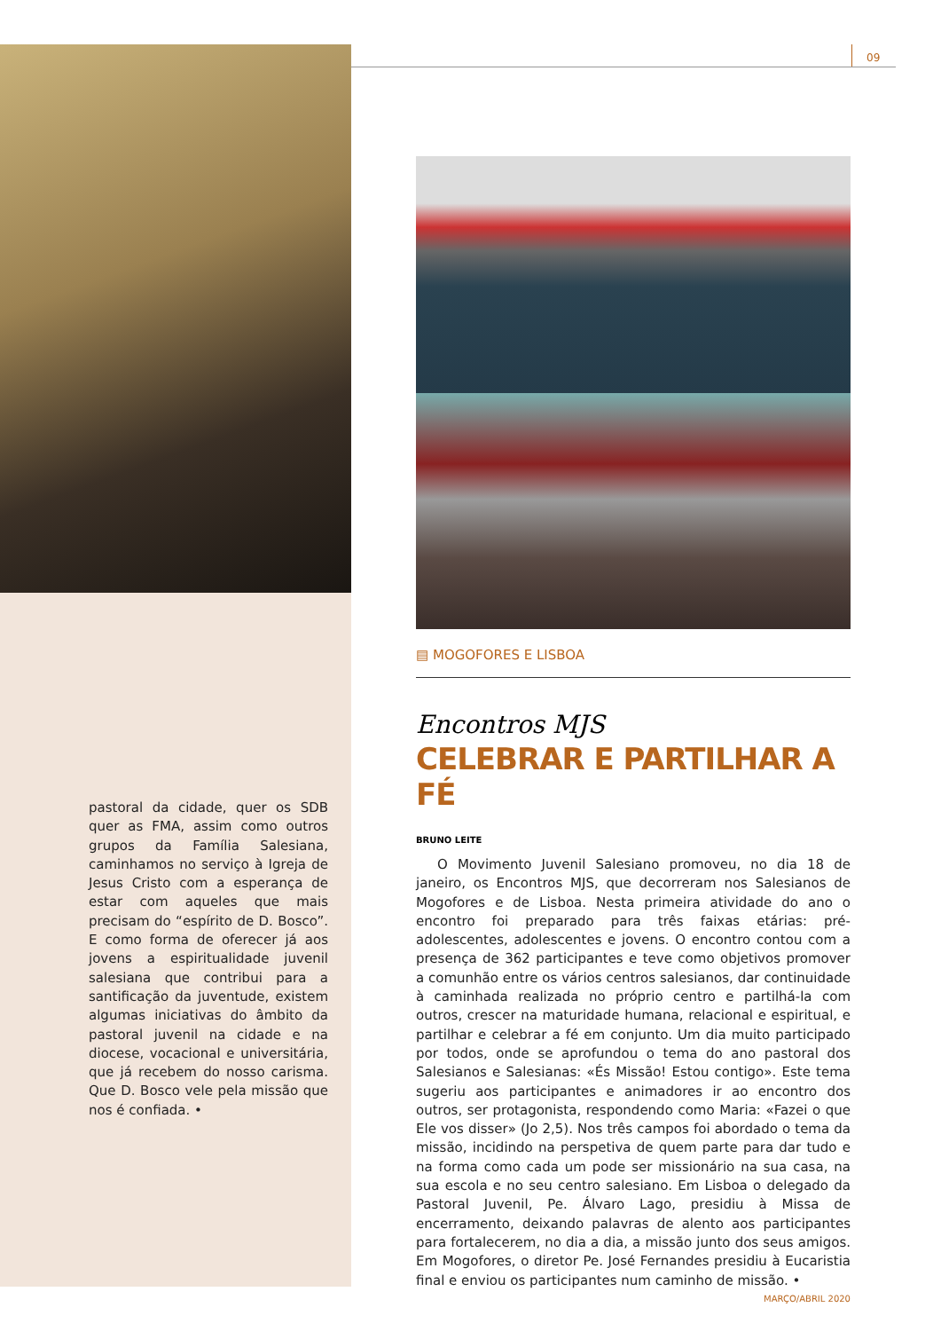pastoral da cidade, quer os SDB quer as FMA, assim como outros grupos da Família Salesiana, caminhamos no serviço à Igreja de Jesus Cristo com a esperança de estar com aqueles que mais precisam do “espírito de D. Bosco”. E como forma de oferecer já aos jovens a espiritualidade juvenil salesiana que contribui para a santificação da juventude, existem algumas iniciativas do âmbito da pastoral juvenil na cidade e na diocese, vocacional e universitária, que já recebem do nosso carisma. Que D. Bosco vele pela missão que nos é confiada. •
09
▤ MOGOFORES E LISBOA
Encontros MJS
CELEBRAR E PARTILHAR A FÉ
BRUNO LEITE
O Movimento Juvenil Salesiano promoveu, no dia 18 de janeiro, os Encontros MJS, que decorreram nos Salesianos de Mogofores e de Lisboa. Nesta primeira atividade do ano o encontro foi preparado para três faixas etárias: pré-adolescentes, adolescentes e jovens. O encontro contou com a presença de 362 participantes e teve como objetivos promover a comunhão entre os vários centros salesianos, dar continuidade à caminhada realizada no próprio centro e partilhá-la com outros, crescer na maturidade humana, relacional e espiritual, e partilhar e celebrar a fé em conjunto. Um dia muito participado por todos, onde se aprofundou o tema do ano pastoral dos Salesianos e Salesianas: «És Missão! Estou contigo». Este tema sugeriu aos participantes e animadores ir ao encontro dos outros, ser protagonista, respondendo como Maria: «Fazei o que Ele vos disser» (Jo 2,5). Nos três campos foi abordado o tema da missão, incidindo na perspetiva de quem parte para dar tudo e na forma como cada um pode ser missionário na sua casa, na sua escola e no seu centro salesiano. Em Lisboa o delegado da Pastoral Juvenil, Pe. Álvaro Lago, presidiu à Missa de encerramento, deixando palavras de alento aos participantes para fortalecerem, no dia a dia, a missão junto dos seus amigos. Em Mogofores, o diretor Pe. José Fernandes presidiu à Eucaristia final e enviou os participantes num caminho de missão. •
MARÇO/ABRIL 2020